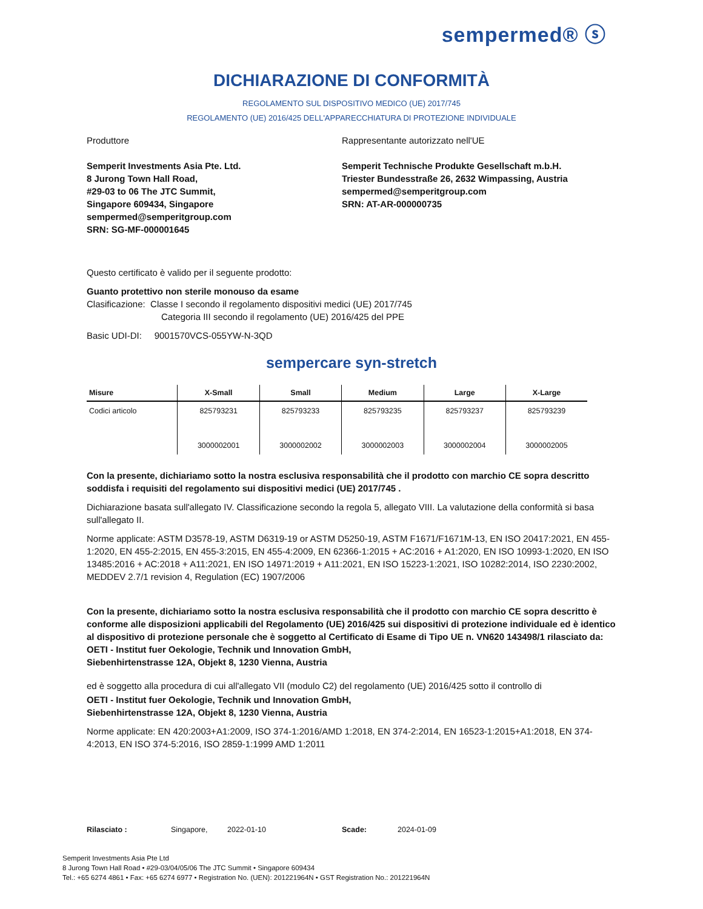sempermed® ⓢ
DICHIARAZIONE DI CONFORMITÀ
REGOLAMENTO SUL DISPOSITIVO MEDICO (UE) 2017/745
REGOLAMENTO (UE) 2016/425 DELL'APPARECCHIATURA DI PROTEZIONE INDIVIDUALE
Produttore
Semperit Investments Asia Pte. Ltd.
8 Jurong Town Hall Road,
#29-03 to 06 The JTC Summit,
Singapore 609434, Singapore
sempermed@semperitgroup.com
SRN: SG-MF-000001645
Rappresentante autorizzato nell'UE
Semperit Technische Produkte Gesellschaft m.b.H.
Triester Bundesstraße 26, 2632 Wimpassing, Austria
sempermed@semperitgroup.com
SRN: AT-AR-000000735
Questo certificato è valido per il seguente prodotto:
Guanto protettivo non sterile monouso da esame
Clasificazione: Classe I secondo il regolamento dispositivi medici (UE) 2017/745
Categoria III secondo il regolamento (UE) 2016/425 del PPE
Basic UDI-DI: 9001570VCS-055YW-N-3QD
sempercare syn-stretch
| Misure | X-Small | Small | Medium | Large | X-Large |
| --- | --- | --- | --- | --- | --- |
| Codici articolo | 825793231 | 825793233 | 825793235 | 825793237 | 825793239 |
| | 3000002001 | 3000002002 | 3000002003 | 3000002004 | 3000002005 |
Con la presente, dichiariamo sotto la nostra esclusiva responsabilità che il prodotto con marchio CE sopra descritto soddisfa i requisiti del regolamento sui dispositivi medici (UE) 2017/745 .
Dichiarazione basata sull'allegato IV. Classificazione secondo la regola 5, allegato VIII. La valutazione della conformità si basa sull'allegato II.
Norme applicate: ASTM D3578-19, ASTM D6319-19 or ASTM D5250-19, ASTM F1671/F1671M-13, EN ISO 20417:2021, EN 455-1:2020, EN 455-2:2015, EN 455-3:2015, EN 455-4:2009, EN 62366-1:2015 + AC:2016 + A1:2020, EN ISO 10993-1:2020, EN ISO 13485:2016 + AC:2018 + A11:2021, EN ISO 14971:2019 + A11:2021, EN ISO 15223-1:2021, ISO 10282:2014, ISO 2230:2002, MEDDEV 2.7/1 revision 4, Regulation (EC) 1907/2006
Con la presente, dichiariamo sotto la nostra esclusiva responsabilità che il prodotto con marchio CE sopra descritto è conforme alle disposizioni applicabili del Regolamento (UE) 2016/425 sui dispositivi di protezione individuale ed è identico al dispositivo di protezione personale che è soggetto al Certificato di Esame di Tipo UE n. VN620 143498/1 rilasciato da:
OETI - Institut fuer Oekologie, Technik und Innovation GmbH,
Siebenhirtenstrasse 12A, Objekt 8, 1230 Vienna, Austria
ed è soggetto alla procedura di cui all'allegato VII (modulo C2) del regolamento (UE) 2016/425 sotto il controllo di
OETI - Institut fuer Oekologie, Technik und Innovation GmbH,
Siebenhirtenstrasse 12A, Objekt 8, 1230 Vienna, Austria
Norme applicate: EN 420:2003+A1:2009, ISO 374-1:2016/AMD 1:2018, EN 374-2:2014, EN 16523-1:2015+A1:2018, EN 374-4:2013, EN ISO 374-5:2016, ISO 2859-1:1999 AMD 1:2011
Rilasciato : Singapore, 2022-01-10 Scade: 2024-01-09
Semperit Investments Asia Pte Ltd
8 Jurong Town Hall Road • #29-03/04/05/06 The JTC Summit • Singapore 609434
Tel.: +65 6274 4861 • Fax: +65 6274 6977 • Registration No. (UEN): 201221964N • GST Registration No.: 201221964N